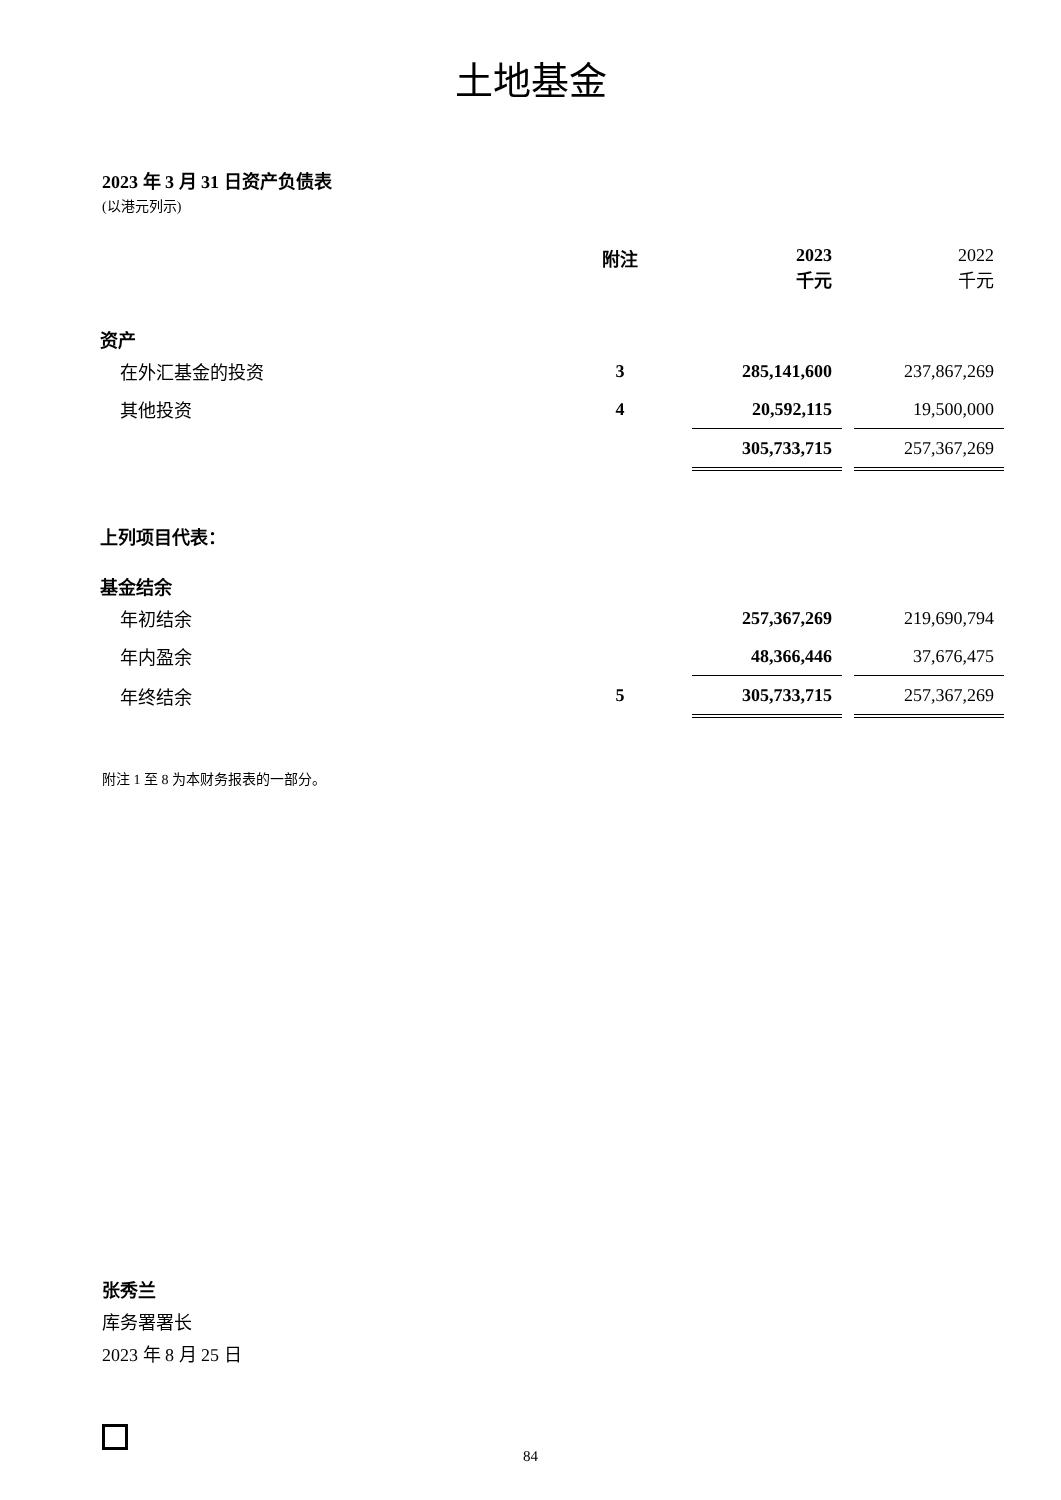土地基金
2023 年 3 月 31 日资产负债表
(以港元列示)
| | 附注 | | 2023 千元 | | 2022 千元 |
| 资产 | | | | | |
| 在外汇基金的投资 | 3 | | 285,141,600 | | 237,867,269 |
| 其他投资 | 4 | | 20,592,115 | | 19,500,000 |
| | | | 305,733,715 | | 257,367,269 |
| 上列项目代表： | | | | | |
| 基金结余 | | | | | |
| 年初结余 | | | 257,367,269 | | 219,690,794 |
| 年内盈余 | | | 48,366,446 | | 37,676,475 |
| 年终结余 | 5 | | 305,733,715 | | 257,367,269 |
附注 1 至 8 为本财务报表的一部分。
张秀兰
库务署署长
2023 年 8 月 25 日
84